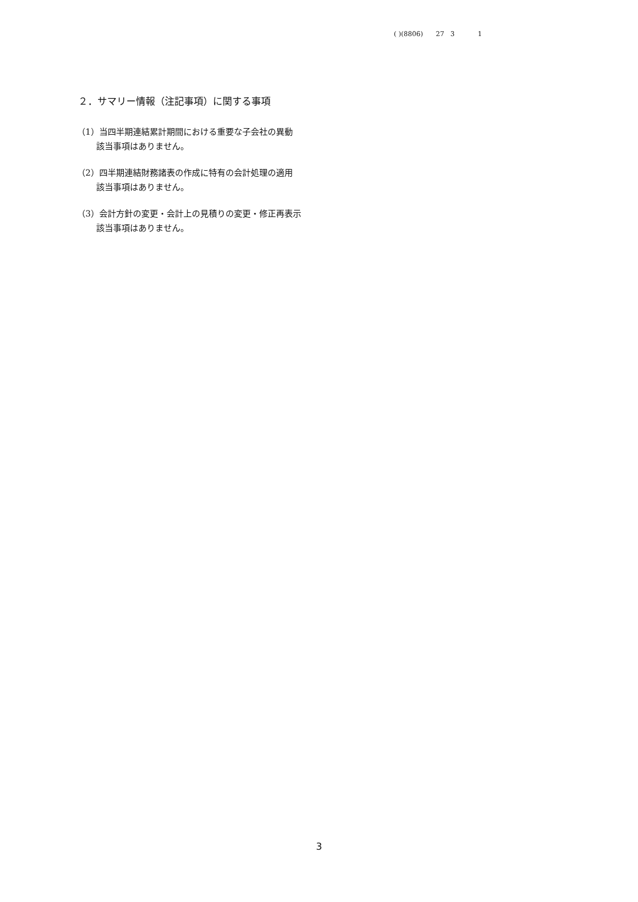( )(8806) 27 3 1
２．サマリー情報（注記事項）に関する事項
（1）当四半期連結累計期間における重要な子会社の異動
該当事項はありません。
（2）四半期連結財務諸表の作成に特有の会計処理の適用
該当事項はありません。
（3）会計方針の変更・会計上の見積りの変更・修正再表示
該当事項はありません。
3